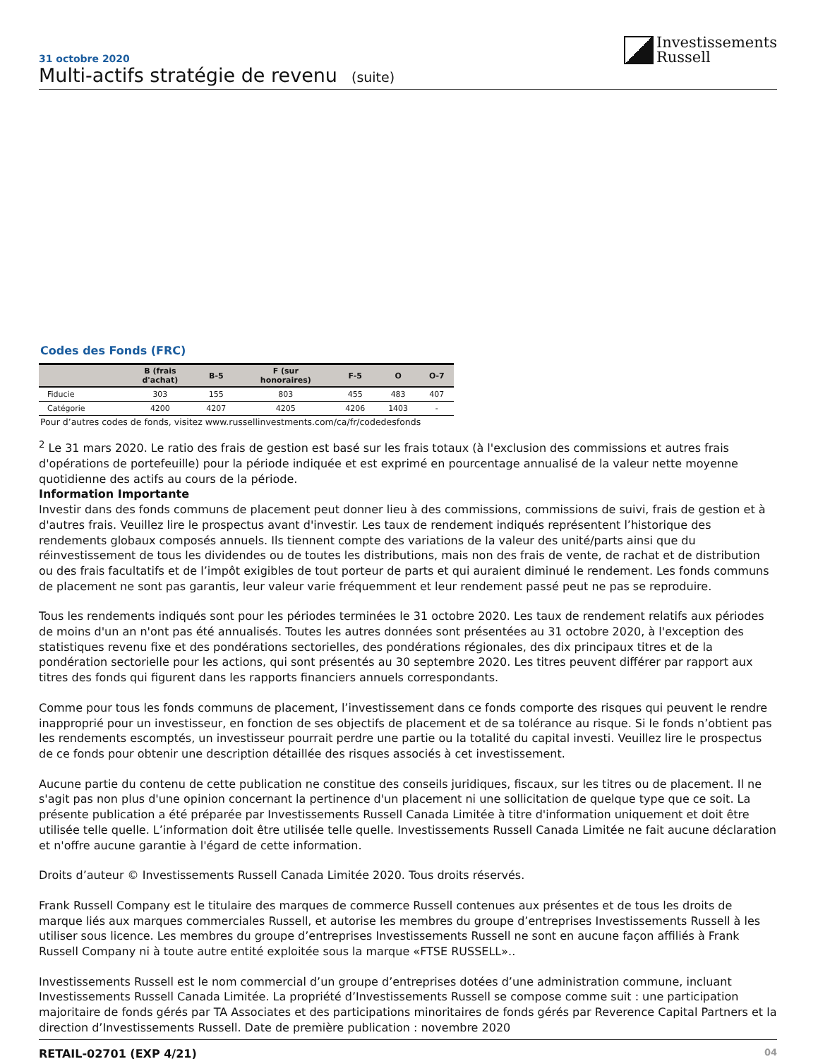31 octobre 2020
Multi-actifs stratégie de revenu (suite)
Investissements
Russell
Codes des Fonds (FRC)
| | B (frais d'achat) | B-5 | F (sur honoraires) | F-5 | O | O-7 |
| --- | --- | --- | --- | --- | --- | --- |
| Fiducie | 303 | 155 | 803 | 455 | 483 | 407 |
| Catégorie | 4200 | 4207 | 4205 | 4206 | 1403 | - |
Pour d’autres codes de fonds, visitez www.russellinvestments.com/ca/fr/codedesfonds
<sup>2</sup> Le 31 mars 2020. Le ratio des frais de gestion est basé sur les frais totaux (à l'exclusion des commissions et autres frais d'opérations de portefeuille) pour la période indiquée et est exprimé en pourcentage annualisé de la valeur nette moyenne quotidienne des actifs au cours de la période.
Information Importante
Investir dans des fonds communs de placement peut donner lieu à des commissions, commissions de suivi, frais de gestion et à d'autres frais. Veuillez lire le prospectus avant d'investir. Les taux de rendement indiqués représentent l’historique des rendements globaux composés annuels. Ils tiennent compte des variations de la valeur des unité/parts ainsi que du réinvestissement de tous les dividendes ou de toutes les distributions, mais non des frais de vente, de rachat et de distribution ou des frais facultatifs et de l’impôt exigibles de tout porteur de parts et qui auraient diminué le rendement. Les fonds communs de placement ne sont pas garantis, leur valeur varie fréquemment et leur rendement passé peut ne pas se reproduire.
Tous les rendements indiqués sont pour les périodes terminées le 31 octobre 2020. Les taux de rendement relatifs aux périodes de moins d'un an n'ont pas été annualisés. Toutes les autres données sont présentées au 31 octobre 2020, à l'exception des statistiques revenu fixe et des pondérations sectorielles, des pondérations régionales, des dix principaux titres et de la pondération sectorielle pour les actions, qui sont présentés au 30 septembre 2020. Les titres peuvent différer par rapport aux titres des fonds qui figurent dans les rapports financiers annuels correspondants.
Comme pour tous les fonds communs de placement, l’investissement dans ce fonds comporte des risques qui peuvent le rendre inapproprié pour un investisseur, en fonction de ses objectifs de placement et de sa tolérance au risque. Si le fonds n’obtient pas les rendements escomptés, un investisseur pourrait perdre une partie ou la totalité du capital investi. Veuillez lire le prospectus de ce fonds pour obtenir une description détaillée des risques associés à cet investissement.
Aucune partie du contenu de cette publication ne constitue des conseils juridiques, fiscaux, sur les titres ou de placement. Il ne s'agit pas non plus d'une opinion concernant la pertinence d'un placement ni une sollicitation de quelque type que ce soit. La présente publication a été préparée par Investissements Russell Canada Limitée à titre d'information uniquement et doit être utilisée telle quelle. L’information doit être utilisée telle quelle. Investissements Russell Canada Limitée ne fait aucune déclaration et n'offre aucune garantie à l'égard de cette information.
Droits d’auteur © Investissements Russell Canada Limitée 2020. Tous droits réservés.
Frank Russell Company est le titulaire des marques de commerce Russell contenues aux présentes et de tous les droits de marque liés aux marques commerciales Russell, et autorise les membres du groupe d’entreprises Investissements Russell à les utiliser sous licence. Les membres du groupe d’entreprises Investissements Russell ne sont en aucune façon affiliés à Frank Russell Company ni à toute autre entité exploitée sous la marque «FTSE RUSSELL»..
Investissements Russell est le nom commercial d’un groupe d’entreprises dotées d’une administration commune, incluant Investissements Russell Canada Limitée. La propriété d’Investissements Russell se compose comme suit : une participation majoritaire de fonds gérés par TA Associates et des participations minoritaires de fonds gérés par Reverence Capital Partners et la direction d’Investissements Russell. Date de première publication : novembre 2020
RETAIL-02701 (EXP 4/21) 04